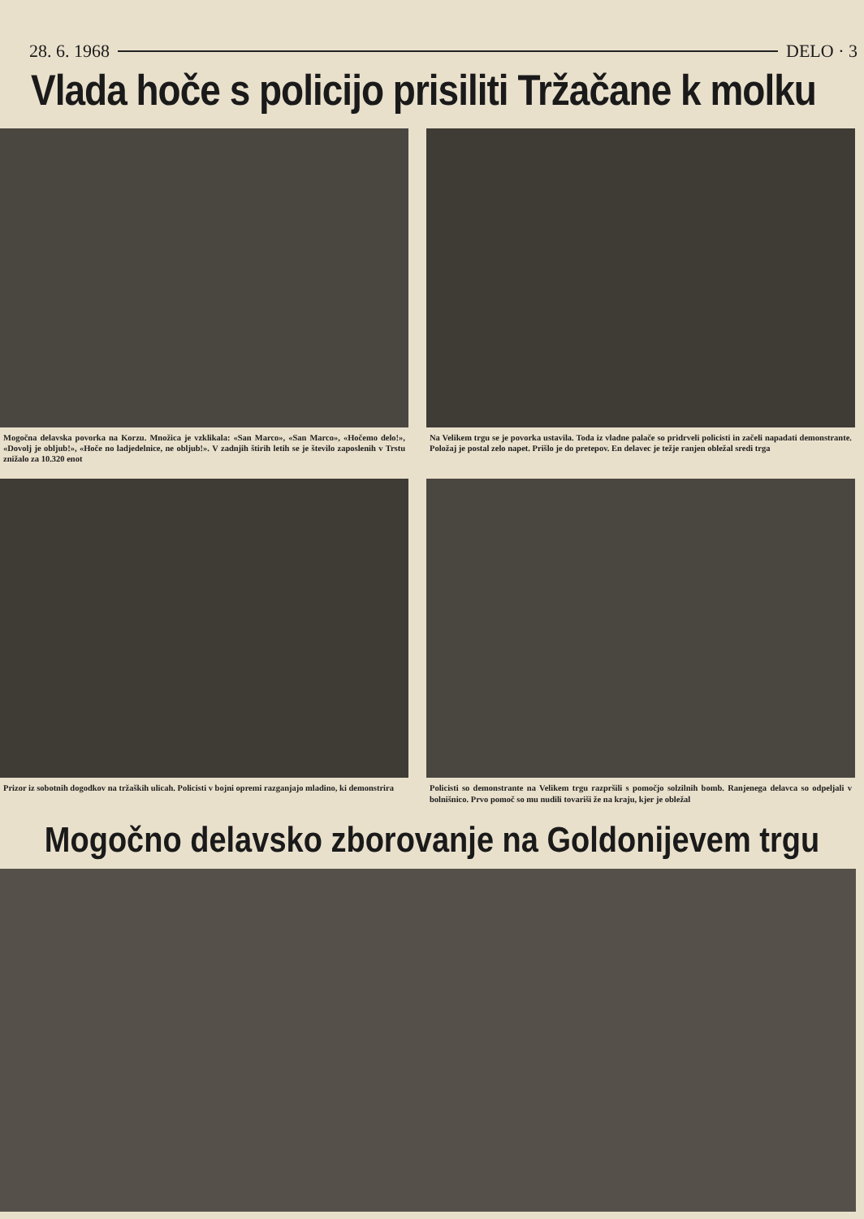28. 6. 1968 DELO · 3
Vlada hoče s policijo prisiliti Tržačane k molku
Mogočna delavska povorka na Korzu. Množica je vzklikala: «San Marco», «San Marco», «Hočemo delo!», «Dovolj je obljub!», «Hoče no ladjedelnice, ne obljub!». V zadnjih štirih letih se je število zaposlenih v Trstu znižalo za 10.320 enot
Na Velikem trgu se je povorka ustavila. Toda iz vladne palače so pridrveli policisti in začeli napadati demonstrante. Položaj je postal zelo napet. Prišlo je do pretepov. En delavec je težje ranjen obležal sredi trga
Prizor iz sobotnih dogodkov na tržaških ulicah. Policisti v bojni opremi razganjajo mladino, ki demonstrira
Policisti so demonstrante na Velikem trgu razpršili s pomočjo solzilnih bomb. Ranjenega delavca so odpeljali v bolnišnico. Prvo pomoč so mu nudili tovariši že na kraju, kjer je obležal
Mogočno delavsko zborovanje na Goldonijevem trgu